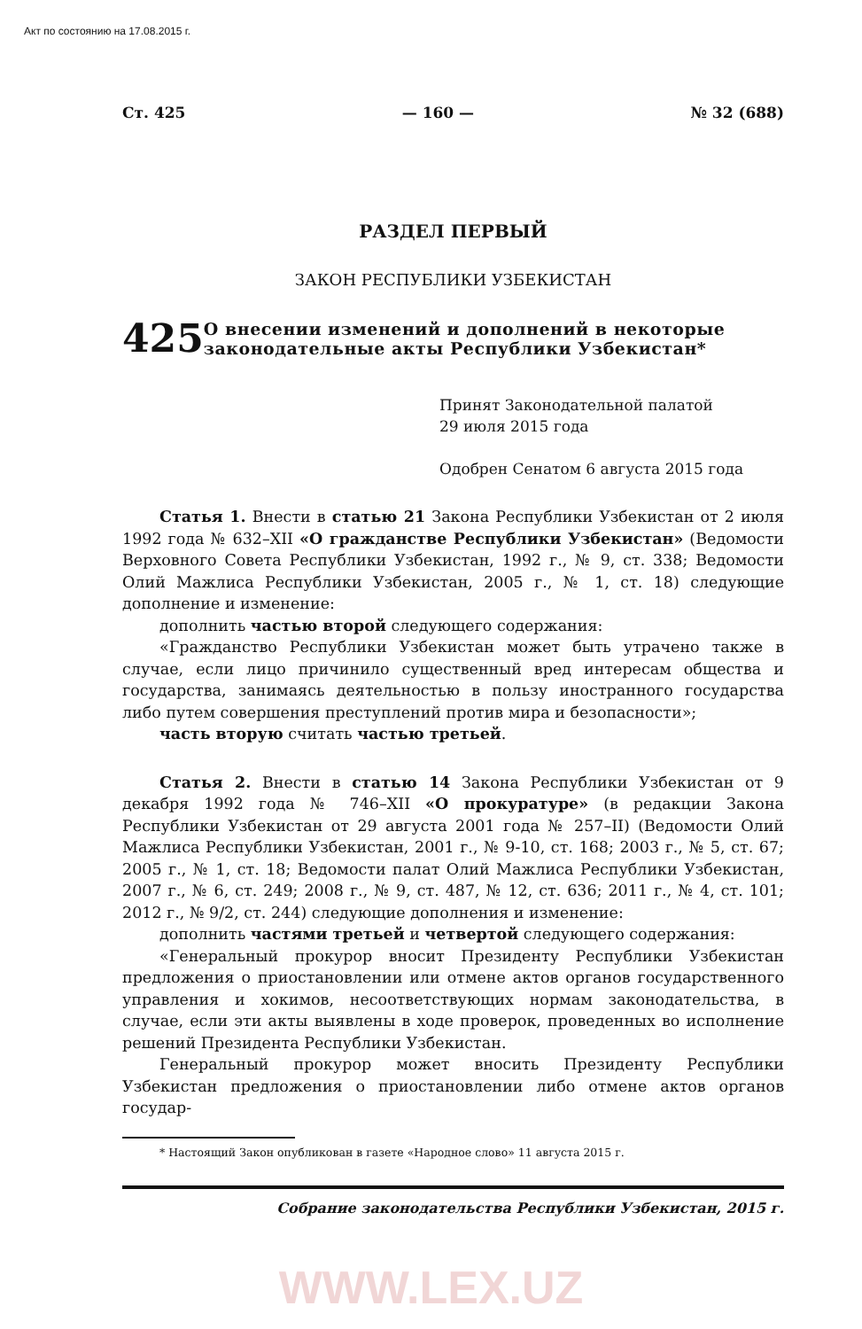Акт по состоянию на 17.08.2015 г.
Ст. 425 — 160 — № 32 (688)
РАЗДЕЛ ПЕРВЫЙ
ЗАКОН РЕСПУБЛИКИ УЗБЕКИСТАН
425
О внесении изменений и дополнений в некоторые законодательные акты Республики Узбекистан*
Принят Законодательной палатой
29 июля 2015 года
Одобрен Сенатом 6 августа 2015 года
Статья 1. Внести в статью 21 Закона Республики Узбекистан от 2 июля 1992 года № 632–XII «О гражданстве Республики Узбекистан» (Ведомости Верховного Совета Республики Узбекистан, 1992 г., № 9, ст. 338; Ведомости Олий Мажлиса Республики Узбекистан, 2005 г., № 1, ст. 18) следующие дополнение и изменение:
дополнить частью второй следующего содержания:
«Гражданство Республики Узбекистан может быть утрачено также в случае, если лицо причинило существенный вред интересам общества и государства, занимаясь деятельностью в пользу иностранного государства либо путем совершения преступлений против мира и безопасности»;
часть вторую считать частью третьей.
Статья 2. Внести в статью 14 Закона Республики Узбекистан от 9 декабря 1992 года № 746–XII «О прокуратуре» (в редакции Закона Республики Узбекистан от 29 августа 2001 года № 257–II) (Ведомости Олий Мажлиса Республики Узбекистан, 2001 г., № 9-10, ст. 168; 2003 г., № 5, ст. 67; 2005 г., № 1, ст. 18; Ведомости палат Олий Мажлиса Республики Узбекистан, 2007 г., № 6, ст. 249; 2008 г., № 9, ст. 487, № 12, ст. 636; 2011 г., № 4, ст. 101; 2012 г., № 9/2, ст. 244) следующие дополнения и изменение:
дополнить частями третьей и четвертой следующего содержания:
«Генеральный прокурор вносит Президенту Республики Узбекистан предложения о приостановлении или отмене актов органов государственного управления и хокимов, несоответствующих нормам законодательства, в случае, если эти акты выявлены в ходе проверок, проведенных во исполнение решений Президента Республики Узбекистан.
Генеральный прокурор может вносить Президенту Республики Узбекистан предложения о приостановлении либо отмене актов органов государ-
* Настоящий Закон опубликован в газете «Народное слово» 11 августа 2015 г.
Собрание законодательства Республики Узбекистан, 2015 г.
WWW.LEX.UZ